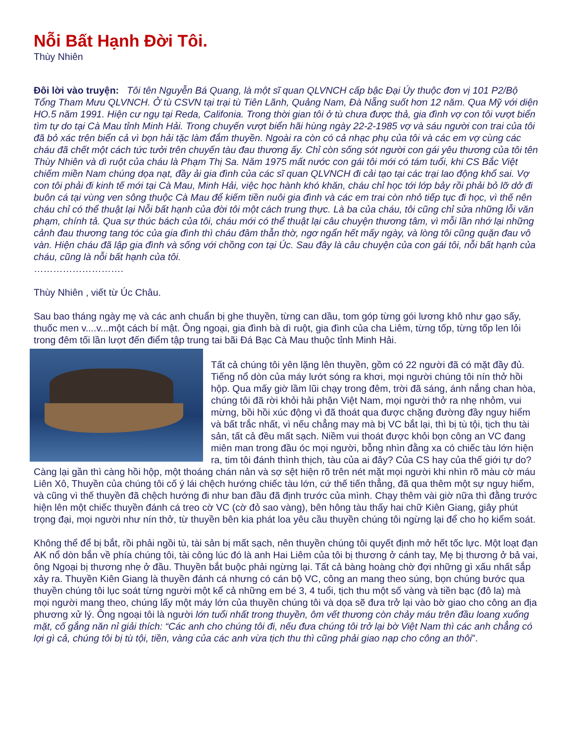Nỗi Bất Hạnh Đời Tôi.
Thùy Nhiên
Đôi lời vào truyện: Tôi tên Nguyễn Bá Quang, là một sĩ quan QLVNCH cấp bậc Đại Úy thuộc đơn vị 101 P2/Bộ Tổng Tham Mưu QLVNCH. Ở tù CSVN tại trại tù Tiên Lãnh, Quảng Nam, Đà Nẵng suốt hơn 12 năm. Qua Mỹ với diện HO.5 năm 1991. Hiện cư ngụ tại Reda, Califonia. Trong thời gian tôi ở tù chưa được thả, gia đình vợ con tôi vượt biển tìm tự do tại Cà Mau tỉnh Minh Hải. Trong chuyến vượt biển hãi hùng ngày 22-2-1985 vợ và sáu người con trai của tôi đã bỏ xác trên biển cả vì bọn hải tặc làm đắm thuyền. Ngoài ra còn có cả nhạc phụ của tôi và các em vợ cùng các cháu đã chết một cách tức tưởi trên chuyến tàu đau thương ấy. Chỉ còn sống sót người con gái yêu thương của tôi tên Thùy Nhiên và dì ruột của cháu là Phạm Thị Sa. Năm 1975 mất nước con gái tôi mới có tám tuổi, khi CS Bắc Việt chiếm miền Nam chúng dọa nạt, đầy ải gia đình của các sĩ quan QLVNCH đi cải tạo tại các trại lao động khổ sai. Vợ con tôi phải đi kinh tế mới tại Cà Mau, Minh Hải, việc học hành khó khăn, cháu chỉ học tới lớp bảy rồi phải bỏ lỡ dở đi buôn cá tại vùng ven sông thuộc Cà Mau để kiếm tiền nuôi gia đình và các em trai còn nhỏ tiếp tục đi học, vì thế nên cháu chỉ có thể thuật lại Nỗi bất hạnh của đời tôi một cách trung thực. Là ba của cháu, tôi cũng chỉ sửa những lỗi văn phạm, chính tả. Qua sự thúc bách của tôi, cháu mới có thể thuật lại câu chuyện thương tâm, vì mỗi lần nhớ lại những cảnh đau thương tang tóc của gia đình thì cháu đâm thẫn thờ, ngơ ngẩn hết mấy ngày, và lòng tôi cũng quặn đau vô vàn. Hiện cháu đã lập gia đình và sống với chồng con tại Úc. Sau đây là câu chuyện của con gái tôi, nỗi bất hạnh của cháu, cũng là nỗi bất hạnh của tôi.
……………………….
Thùy Nhiên , viết từ Úc Châu.
Sau bao tháng ngày mẹ và các anh chuẩn bị ghe thuyền, từng can dầu, tom góp từng gói lương khô như gạo sấy, thuốc men v....v...một cách bí mật. Ông ngoại, gia đình bà dì ruột, gia đình của cha Liêm, từng tốp, từng tốp len lỏi trong đêm tối lần lượt đến điểm tập trung tai bãi Đá Bạc Cà Mau thuộc tỉnh Minh Hải.
Tất cả chúng tôi yên lặng lên thuyền, gồm có 22 người đã có mặt đầy đủ. Tiếng nổ dòn của máy lướt sóng ra khơi, mọi người chúng tôi nín thở hồi hộp. Qua mấy giờ lầm lũi chạy trong đêm, trời đã sáng, ánh nắng chan hòa, chúng tôi đã rời khỏi hải phận Việt Nam, mọi người thở ra nhẹ nhỏm, vui mừng, bồi hồi xúc động vì đã thoát qua được chặng đường đầy nguy hiểm và bất trắc nhất, vì nếu chẳng may mà bị VC bắt lại, thì bị tù tội, tịch thu tài sản, tất cả đều mất sạch. Niềm vui thoát được khỏi bọn công an VC đang miên man trong đầu óc mọi người, bỗng nhìn đằng xa có chiếc tàu lớn hiện ra, tim tôi đánh thình thịch, tàu của ai đây? Của CS hay của thế giới tự do? Càng lại gần thì càng hồi hộp, một thoáng chán nản và sợ sệt hiện rõ trên nét mặt mọi người khi nhìn rõ màu cờ máu Liên Xô, Thuyền của chúng tôi cố ý lái chệch hướng chiếc tàu lớn, cứ thế tiến thẳng, đã qua thêm một sự nguy hiểm, và cũng vì thế thuyền đã chệch hướng đi như ban đầu đã định trước của mình. Chạy thêm vài giờ nữa thì đằng trước hiện lên một chiếc thuyền đánh cá treo cờ VC (cờ đỏ sao vàng), bên hông tàu thấy hai chữ Kiên Giang, giây phút trọng đại, mọi người như nín thở, từ thuyền bên kia phát loa yêu cầu thuyền chúng tôi ngừng lại để cho họ kiểm soát.
Không thể để bị bắt, rồi phải ngồi tù, tài sản bị mất sạch, nên thuyền chúng tôi quyết định mở hết tốc lực. Một loạt đạn AK nổ dòn bắn về phía chúng tôi, tài công lúc đó là anh Hai Liêm của tôi bị thương ở cánh tay, Mẹ bị thương ở bả vai, ông Ngoại bị thương nhẹ ở đầu. Thuyền bắt buộc phải ngừng lại. Tất cả bàng hoàng chờ đợi những gì xấu nhất sắp xảy ra. Thuyền Kiên Giang là thuyền đánh cá nhưng có cán bộ VC, công an mang theo súng, bọn chúng bước qua thuyền chúng tôi lục soát từng người một kể cả những em bé 3, 4 tuổi, tịch thu một số vàng và tiền bạc (đô la) mà mọi người mang theo, chúng lấy một máy lớn của thuyền chúng tôi và dọa sẽ đưa trở lại vào bờ giao cho công an địa phương xử lý. Ông ngoại tôi là người lớn tuổi nhất trong thuyền, ôm vết thương còn chảy máu trên đầu loang xuống mặt, cố gắng năn nỉ giải thích: “Các anh cho chúng tôi đi, nếu đưa chúng tôi trở lại bờ Việt Nam thì các anh chẳng có lợi gì cả, chúng tôi bị tù tội, tiền, vàng của các anh vừa tịch thu thì cũng phải giao nạp cho công an thôi”.